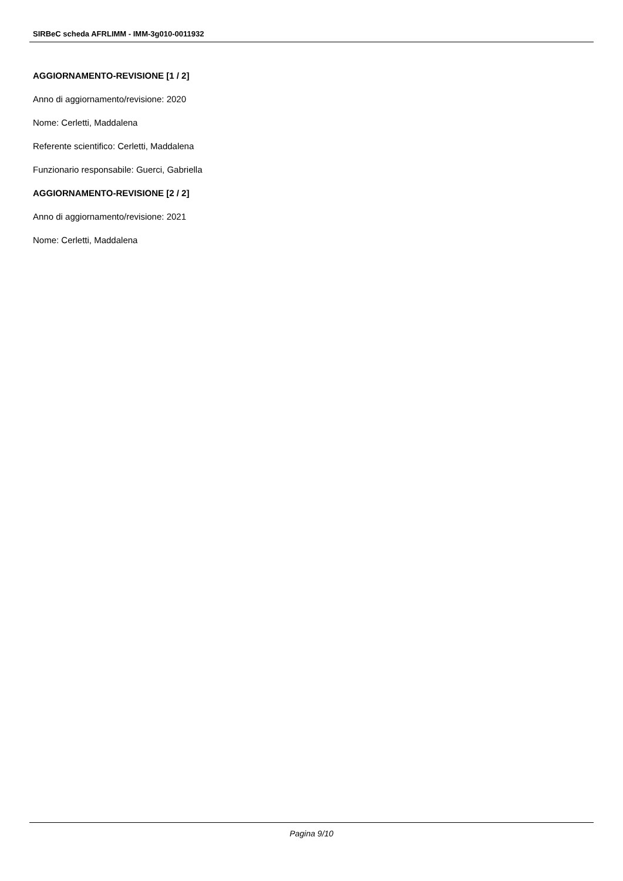SIRBeC scheda AFRLIMM - IMM-3g010-0011932
AGGIORNAMENTO-REVISIONE [1 / 2]
Anno di aggiornamento/revisione: 2020
Nome: Cerletti, Maddalena
Referente scientifico: Cerletti, Maddalena
Funzionario responsabile: Guerci, Gabriella
AGGIORNAMENTO-REVISIONE [2 / 2]
Anno di aggiornamento/revisione: 2021
Nome: Cerletti, Maddalena
Pagina 9/10